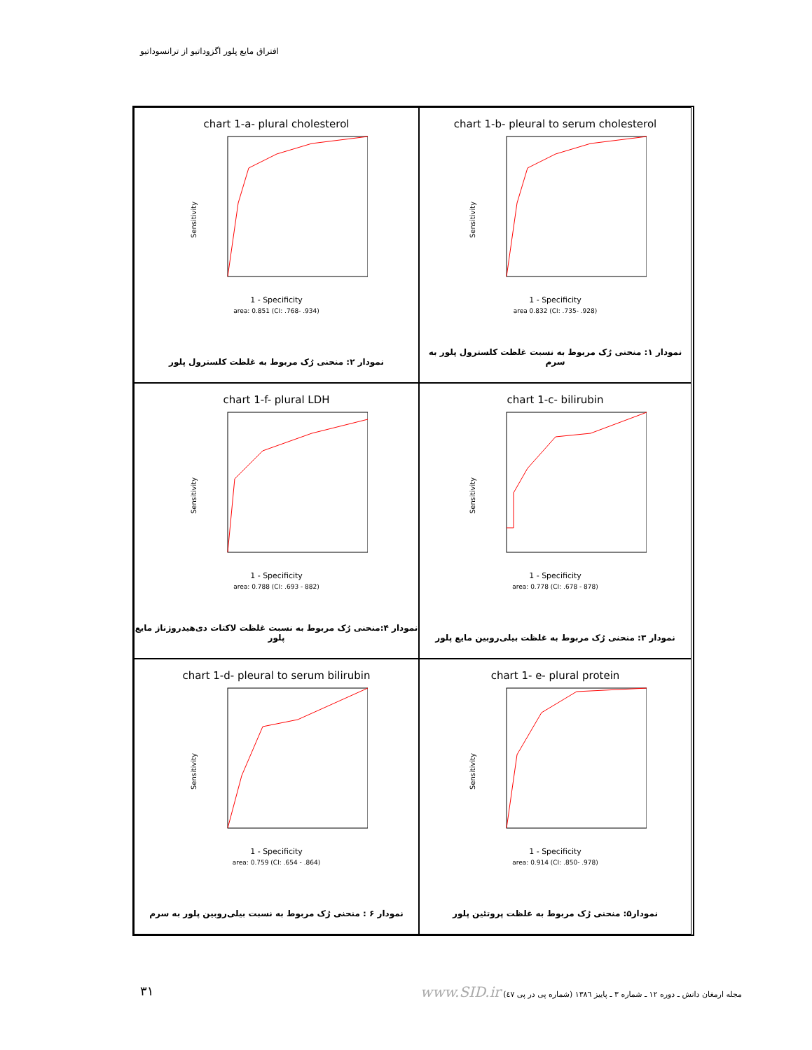افتراق مایع پلور اگزوداتیو از ترانسوداتیو
chart 1-a- plural cholesterol
Sensitivity
1 - Specificity
area: 0.851 (CI: .768- .934)
نمودار ۲: منحنی رُک مربوط به غلظت کلسترول پلور
chart 1-b- pleural to serum cholesterol
Sensitivity
1 - Specificity
area 0.832 (CI: .735- .928)
نمودار ۱: منحنی رُک مربوط به نسبت غلظت کلسترول پلور به سرم
chart 1-f- plural LDH
Sensitivity
1 - Specificity
area: 0.788 (CI: .693 - 882)
نمودار ۴:منحنی رُک مربوط به نسبت غلظت لاکتات دی‌هیدروژناز مایع پلور
chart 1-c- bilirubin
Sensitivity
1 - Specificity
area: 0.778 (CI: .678 - 878)
نمودار ۳: منحنی رُک مربوط به غلظت بیلی‌روبین مایع پلور
chart 1-d- pleural to serum bilirubin
Sensitivity
1 - Specificity
area: 0.759 (CI: .654 - .864)
نمودار ۶ : منحنی رُک مربوط به نسبت بیلی‌روبین پلور به سرم
chart 1- e- plural protein
Sensitivity
1 - Specificity
area: 0.914 (CI: .850- .978)
نمودار۵: منحنی رُک مربوط به غلظت پروتئین پلور
۳۱ مجله ارمغان دانش ـ دوره ۱۲ ـ شماره ۳ ـ پاییز ۱۳۸٦ (شماره پی در پی ٤۷) www.SID.ir